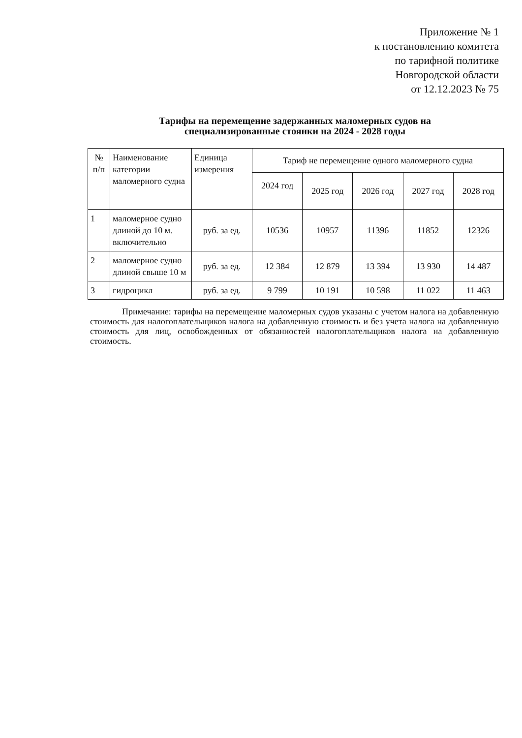Приложение № 1
к постановлению комитета
по тарифной политике
Новгородской области
от 12.12.2023 № 75
Тарифы на перемещение задержанных маломерных судов на
специализированные стоянки на 2024 - 2028 годы
| № п/п | Наименование категории маломерного судна | Единица измерения | Тариф не перемещение одного маломерного судна | | | | |
| --- | --- | --- | --- | --- | --- | --- | --- |
| | | | 2024 год | 2025 год | 2026 год | 2027 год | 2028 год |
| 1 | маломерное судно длиной до 10 м. включительно | руб. за ед. | 10536 | 10957 | 11396 | 11852 | 12326 |
| 2 | маломерное судно длиной свыше 10 м | руб. за ед. | 12 384 | 12 879 | 13 394 | 13 930 | 14 487 |
| 3 | гидроцикл | руб. за ед. | 9 799 | 10 191 | 10 598 | 11 022 | 11 463 |
Примечание: тарифы на перемещение маломерных судов указаны с учетом налога на добавленную стоимость для налогоплательщиков налога на добавленную стоимость и без учета налога на добавленную стоимость для лиц, освобожденных от обязанностей налогоплательщиков налога на добавленную стоимость.